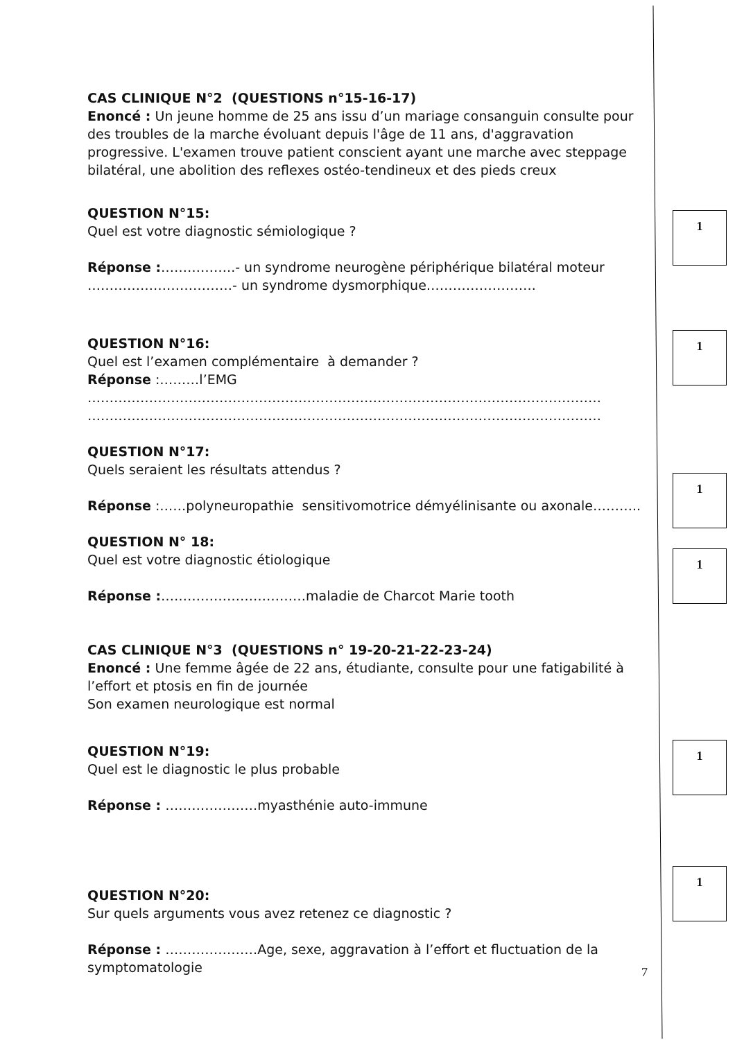CAS CLINIQUE N°2 (QUESTIONS n°15-16-17)
Enoncé : Un jeune homme de 25 ans issu d’un mariage consanguin consulte pour des troubles de la marche évoluant depuis l'âge de 11 ans, d'aggravation progressive. L'examen trouve patient conscient ayant une marche avec steppage bilatéral, une abolition des reflexes ostéo-tendineux et des pieds creux
QUESTION N°15:
Quel est votre diagnostic sémiologique ?
Réponse :……………..- un syndrome neurogène périphérique bilatéral moteur ……………………………- un syndrome dysmorphique…………………….
QUESTION N°16:
Quel est l’examen complémentaire à demander ?
Réponse :………l’EMG
………………………………………………………………………………………………………
………………………………………………………………………………………………………
QUESTION N°17:
Quels seraient les résultats attendus ?
Réponse :……polyneuropathie sensitivomotrice démyélinisante ou axonale………..
QUESTION N° 18:
Quel est votre diagnostic étiologique
Réponse :……………………………maladie de Charcot Marie tooth
CAS CLINIQUE N°3 (QUESTIONS n° 19-20-21-22-23-24)
Enoncé : Une femme âgée de 22 ans, étudiante, consulte pour une fatigabilité à l’effort et ptosis en fin de journée
Son examen neurologique est normal
QUESTION N°19:
Quel est le diagnostic le plus probable
Réponse : …………………myasthénie auto-immune
QUESTION N°20:
Sur quels arguments vous avez retenez ce diagnostic ?
Réponse : …………………Age, sexe, aggravation à l’effort et fluctuation de la symptomatologie
1
1
1
1
1
1
7